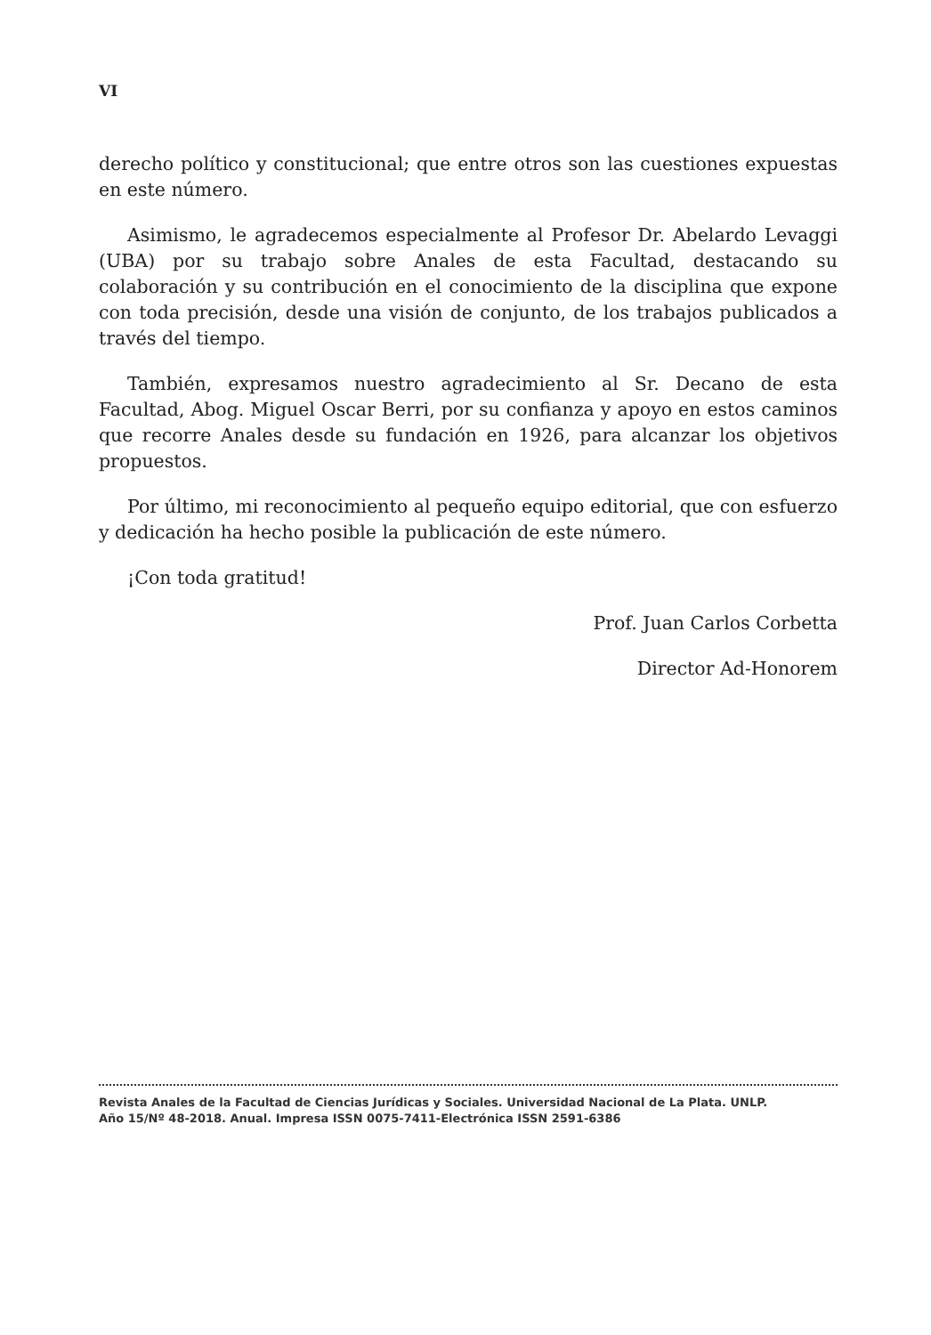VI
derecho político y constitucional; que entre otros son las cuestiones expuestas en este número.
Asimismo, le agradecemos especialmente al Profesor Dr. Abelardo Levaggi (UBA) por su trabajo sobre Anales de esta Facultad, destacando su colaboración y su contribución en el conocimiento de la disciplina que expone con toda precisión, desde una visión de conjunto, de los trabajos publicados a través del tiempo.
También, expresamos nuestro agradecimiento al Sr. Decano de esta Facultad, Abog. Miguel Oscar Berri, por su confianza y apoyo en estos caminos que recorre Anales desde su fundación en 1926, para alcanzar los objetivos propuestos.
Por último, mi reconocimiento al pequeño equipo editorial, que con esfuerzo y dedicación ha hecho posible la publicación de este número.
¡Con toda gratitud!
Prof. Juan Carlos Corbetta
Director Ad-Honorem
Revista Anales de la Facultad de Ciencias Jurídicas y Sociales. Universidad Nacional de La Plata. UNLP.
Año 15/Nº 48-2018. Anual. Impresa ISSN 0075-7411-Electrónica ISSN 2591-6386